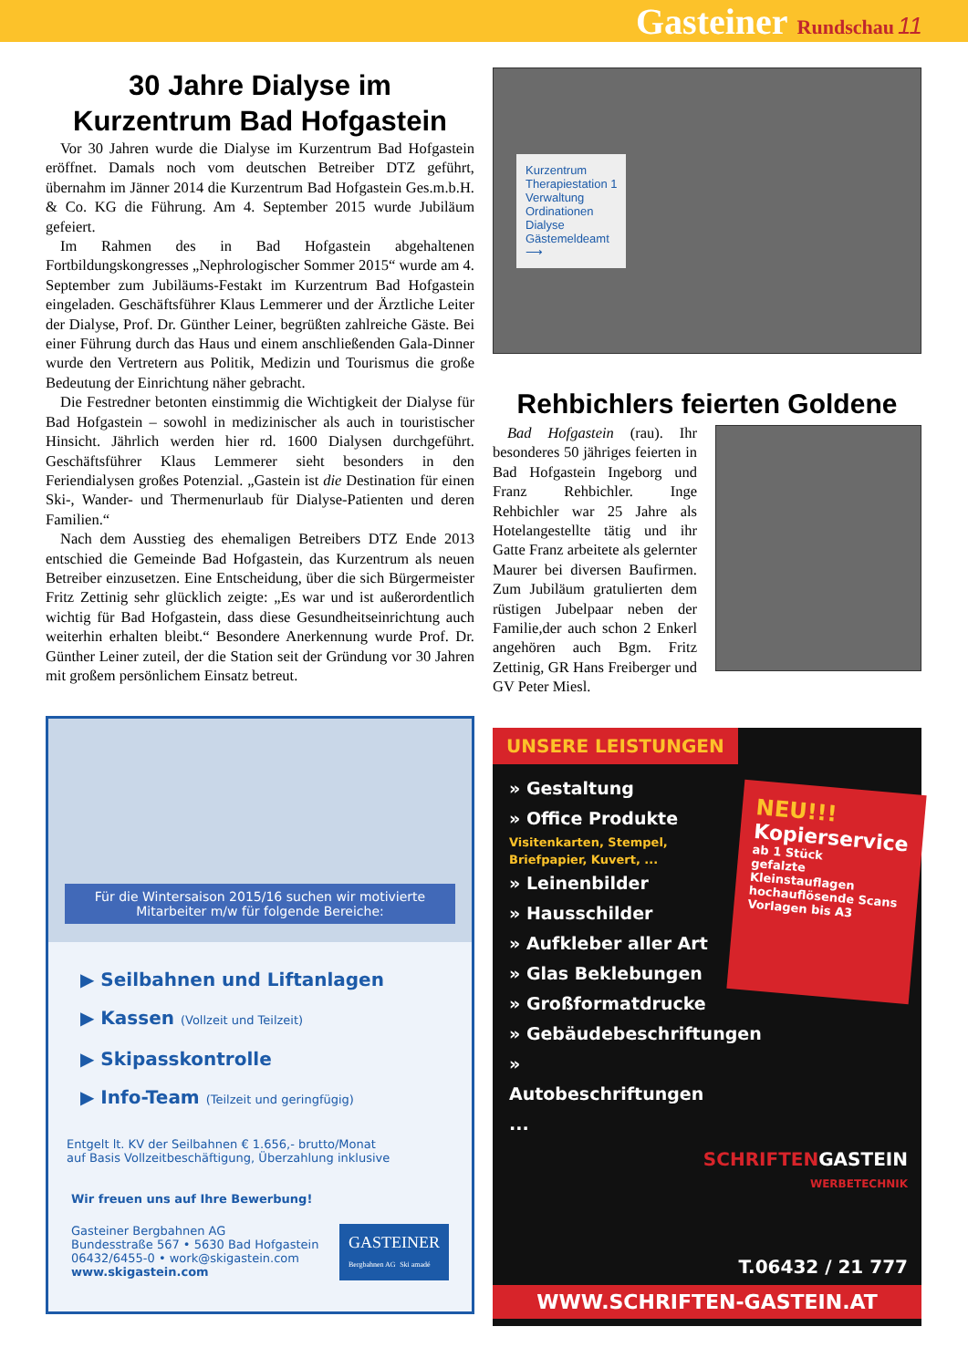Gasteiner Rundschau 11
30 Jahre Dialyse im Kurzentrum Bad Hofgastein
Vor 30 Jahren wurde die Dialyse im Kurzentrum Bad Hofgastein eröffnet. Damals noch vom deutschen Betreiber DTZ geführt, übernahm im Jänner 2014 die Kurzentrum Bad Hofgastein Ges.m.b.H. & Co. KG die Führung. Am 4. September 2015 wurde Jubiläum gefeiert.
Im Rahmen des in Bad Hofgastein abgehaltenen Fortbildungskongresses „Nephrologischer Sommer 2015“ wurde am 4. September zum Jubiläums-Festakt im Kurzentrum Bad Hofgastein eingeladen. Geschäftsführer Klaus Lemmerer und der Ärztliche Leiter der Dialyse, Prof. Dr. Günther Leiner, begrüßten zahlreiche Gäste. Bei einer Führung durch das Haus und einem anschließenden Gala-Dinner wurde den Vertretern aus Politik, Medizin und Tourismus die große Bedeutung der Einrichtung näher gebracht.
Die Festredner betonten einstimmig die Wichtigkeit der Dialyse für Bad Hofgastein – sowohl in medizinischer als auch in touristischer Hinsicht. Jährlich werden hier rd. 1600 Dialysen durchgeführt. Geschäftsführer Klaus Lemmerer sieht besonders in den Feriendialysen großes Potenzial. „Gastein ist die Destination für einen Ski-, Wander- und Thermenurlaub für Dialyse-Patienten und deren Familien.“
Nach dem Ausstieg des ehemaligen Betreibers DTZ Ende 2013 entschied die Gemeinde Bad Hofgastein, das Kurzentrum als neuen Betreiber einzusetzen. Eine Entscheidung, über die sich Bürgermeister Fritz Zettinig sehr glücklich zeigte: „Es war und ist außerordentlich wichtig für Bad Hofgastein, dass diese Gesundheitseinrichtung auch weiterhin erhalten bleibt.“ Besondere Anerkennung wurde Prof. Dr. Günther Leiner zuteil, der die Station seit der Gründung vor 30 Jahren mit großem persönlichem Einsatz betreut.
Für die Wintersaison 2015/16 suchen wir motivierte Mitarbeiter m/w für folgende Bereiche:
▶ Seilbahnen und Liftanlagen
▶ Kassen (Vollzeit und Teilzeit)
▶ Skipasskontrolle
▶ Info-Team (Teilzeit und geringfügig)
Entgelt lt. KV der Seilbahnen € 1.656,- brutto/Monat
auf Basis Vollzeitbeschäftigung, Überzahlung inklusive
Wir freuen uns auf Ihre Bewerbung!
Gasteiner Bergbahnen AG
Bundesstraße 567 • 5630 Bad Hofgastein
06432/6455-0 • work@skigastein.com
www.skigastein.com
GASTEINER
Bergbahnen AG Ski amadé
Kurzentrum
Therapiestation 1
Verwaltung
Ordinationen
Dialyse
Gästemeldeamt
⟶
Rehbichlers feierten Goldene
Bad Hofgastein (rau). Ihr besonderes 50 jähriges feierten in Bad Hofgastein Ingeborg und Franz Rehbichler. Inge Rehbichler war 25 Jahre als Hotelangestellte tätig und ihr Gatte Franz arbeitete als gelernter Maurer bei diversen Baufirmen. Zum Jubiläum gratulierten dem rüstigen Jubelpaar neben der Familie,der auch schon 2 Enkerl angehören auch Bgm. Fritz Zettinig, GR Hans Freiberger und GV Peter Miesl.
UNSERE LEISTUNGEN
» Gestaltung
» Office Produkte
Visitenkarten, Stempel, Briefpapier, Kuvert, ...
» Leinenbilder
» Hausschilder
» Aufkleber aller Art
» Glas Beklebungen
» Großformatdrucke
» Gebäudebeschriftungen
» Autobeschriftungen
...
NEU!!!
Kopierservice
ab 1 Stück
gefalzte Kleinstauflagen
hochauflösende Scans
Vorlagen bis A3
SCHRIFTENGASTEIN
WERBETECHNIK
T.06432 / 21 777
WWW.SCHRIFTEN-GASTEIN.AT